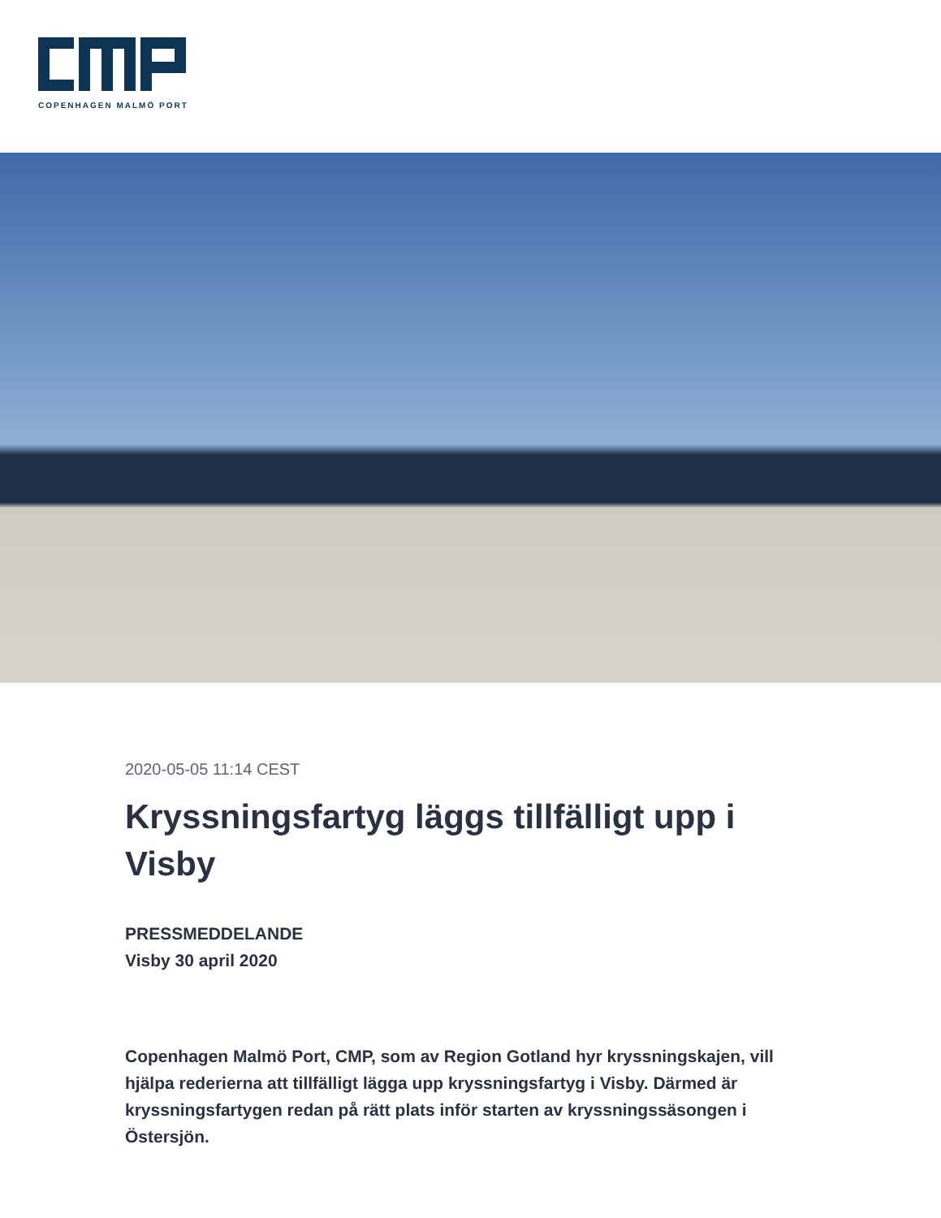COPENHAGEN MALMÖ PORT
2020-05-05 11:14 CEST
Kryssningsfartyg läggs tillfälligt upp i Visby
PRESSMEDDELANDE
Visby 30 april 2020
Copenhagen Malmö Port, CMP, som av Region Gotland hyr kryssningskajen, vill hjälpa rederierna att tillfälligt lägga upp kryssningsfartyg i Visby. Därmed är kryssningsfartygen redan på rätt plats inför starten av kryssningssäsongen i Östersjön.